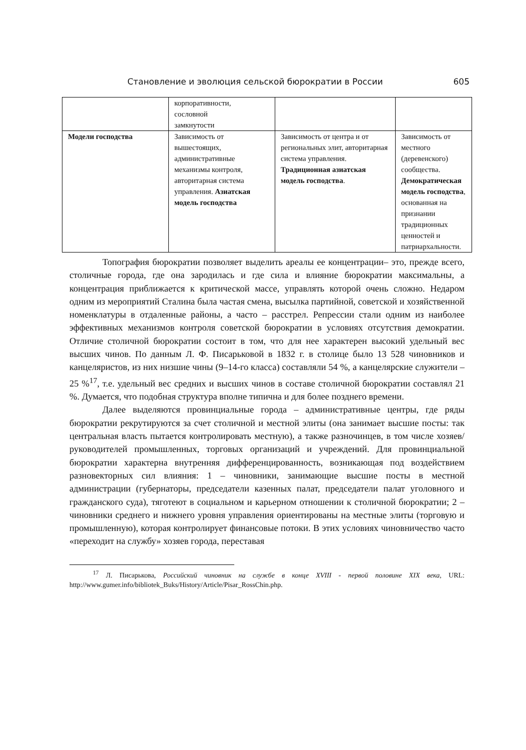Становление и эволюция сельской бюрократии в России 605
| | корпоративности, сословной замкнутости | | |
| Модели господства | Зависимость от вышестоящих, административные механизмы контроля, авторитарная система управления. Азиатская модель господства | Зависимость от центра и от региональных элит, авторитарная система управления. Традиционная азиатская модель господства . | Зависимость от местного (деревенского) сообщества. Демократическая модель господства , основанная на признании традиционных ценностей и патриархальности. |
Топография бюрократии позволяет выделить ареалы ее концентрации– это, прежде всего, столичные города, где она зародилась и где сила и влияние бюрократии максимальны, а концентрация приближается к критической массе, управлять которой очень сложно. Недаром одним из мероприятий Сталина была частая смена, высылка партийной, советской и хозяйственной номенклатуры в отдаленные районы, а часто – расстрел. Репрессии стали одним из наиболее эффективных механизмов контроля советской бюрократии в условиях отсутствия демократии. Отличие столичной бюрократии состоит в том, что для нее характерен высокий удельный вес высших чинов. По данным Л. Ф. Писарьковой в 1832 г. в столице было 13 528 чиновников и канцеляристов, из них низшие чины (9–14-го класса) составляли 54 %, а канцелярские служители – 25 %<sup>17</sup>, т.е. удельный вес средних и высших чинов в составе столичной бюрократии составлял 21 %. Думается, что подобная структура вполне типична и для более позднего времени.
Далее выделяются провинциальные города – административные центры, где ряды бюрократии рекрутируются за счет столичной и местной элиты (она занимает высшие посты: так центральная власть пытается контролировать местную), а также разночинцев, в том числе хозяев/руководителей промышленных, торговых организаций и учреждений. Для провинциальной бюрократии характерна внутренняя дифференцированность, возникающая под воздействием разновекторных сил влияния: 1 – чиновники, занимающие высшие посты в местной администрации (губернаторы, председатели казенных палат, председатели палат уголовного и гражданского суда), тяготеют в социальном и карьерном отношении к столичной бюрократии; 2 – чиновники среднего и нижнего уровня управления ориентированы на местные элиты (торговую и промышленную), которая контролирует финансовые потоки. В этих условиях чиновничество часто «переходит на службу» хозяев города, переставая
<sup>17</sup> Л. Писарькова, Российский чиновник на службе в конце XVIII - первой половине XIX века, URL: http://www.gumer.info/bibliotek_Buks/History/Article/Pisar_RossChin.php.